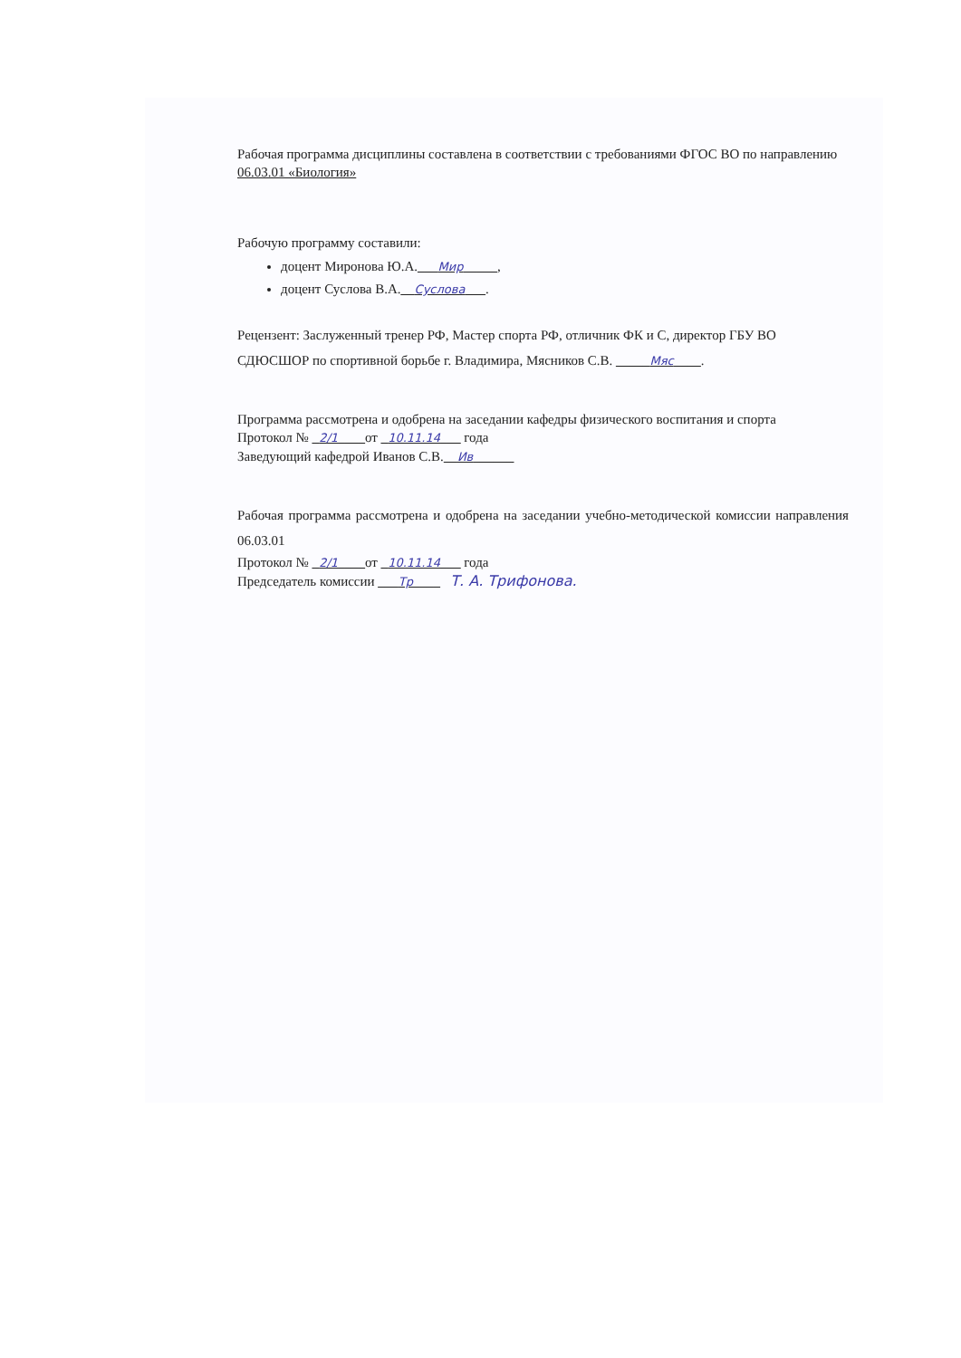Рабочая программа дисциплины составлена в соответствии с требованиями ФГОС ВО по направлению 06.03.01 «Биология»
Рабочую программу составили:
доцент Миронова Ю.А.___Мир_____,
доцент Суслова В.А.__Суслова___.
Рецензент: Заслуженный тренер РФ, Мастер спорта РФ, отличник ФК и С, директор ГБУ ВО СДЮСШОР по спортивной борьбе г. Владимира, Мясников С.В. _____Мяс____.
Программа рассмотрена и одобрена на заседании кафедры физического воспитания и спорта
Протокол № _2/1____от _10.11.14___ года
Заведующий кафедрой Иванов С.В.__Ив______
Рабочая программа рассмотрена и одобрена на заседании учебно-методической комиссии направления 06.03.01
Протокол № _2/1____от _10.11.14___ года
Председатель комиссии ___Тр____ Т. А. Трифонова.